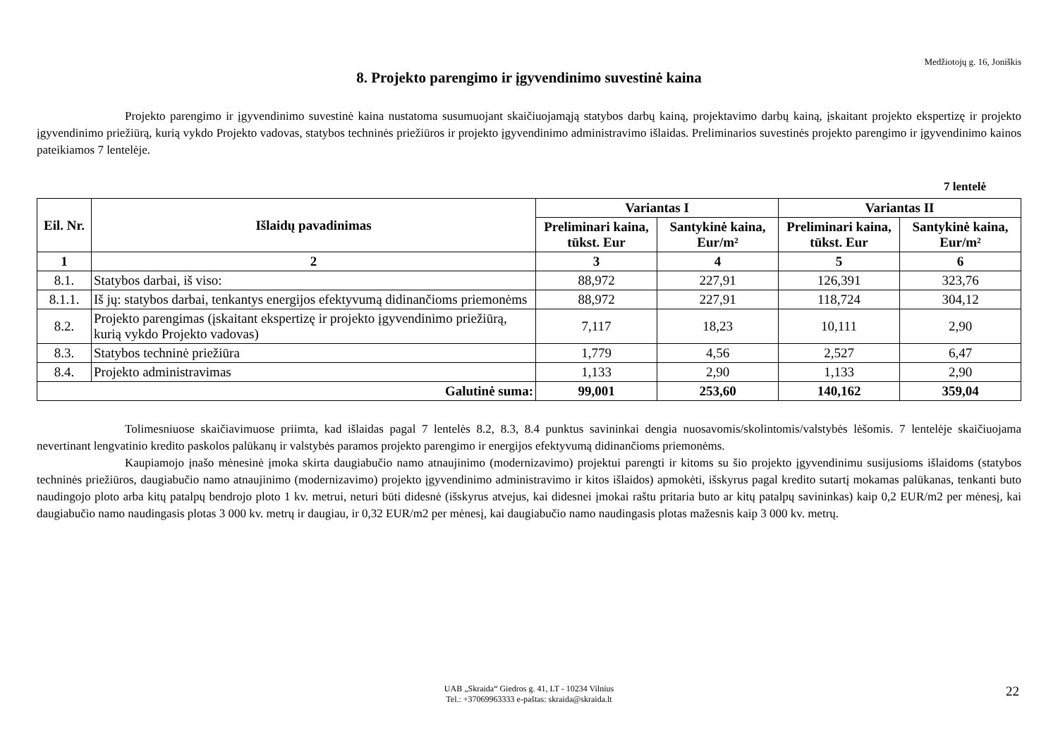Medžiotojų g. 16, Joniškis
8. Projekto parengimo ir įgyvendinimo suvestinė kaina
Projekto parengimo ir įgyvendinimo suvestinė kaina nustatoma susumuojant skaičiuojamąją statybos darbų kainą, projektavimo darbų kainą, įskaitant projekto ekspertizę ir projekto įgyvendinimo priežiūrą, kurią vykdo Projekto vadovas, statybos techninės priežiūros ir projekto įgyvendinimo administravimo išlaidas. Preliminarios suvestinės projekto parengimo ir įgyvendinimo kainos pateikiamos 7 lentelėje.
7 lentelė
| Eil. Nr. | Išlaidų pavadinimas | Variantas I | | Variantas II | |
| --- | --- | --- | --- | --- | --- |
| | | Preliminari kaina, tūkst. Eur | Santykinė kaina, Eur/m² | Preliminari kaina, tūkst. Eur | Santykinė kaina, Eur/m² |
| 1 | 2 | 3 | 4 | 5 | 6 |
| 8.1. | Statybos darbai, iš viso: | 88,972 | 227,91 | 126,391 | 323,76 |
| 8.1.1. | Iš jų: statybos darbai, tenkantys energijos efektyvumą didinančioms priemonėms | 88,972 | 227,91 | 118,724 | 304,12 |
| 8.2. | Projekto parengimas (įskaitant ekspertizę ir projekto įgyvendinimo priežiūrą, kurią vykdo Projekto vadovas) | 7,117 | 18,23 | 10,111 | 2,90 |
| 8.3. | Statybos techninė priežiūra | 1,779 | 4,56 | 2,527 | 6,47 |
| 8.4. | Projekto administravimas | 1,133 | 2,90 | 1,133 | 2,90 |
| Galutinė suma: | | 99,001 | 253,60 | 140,162 | 359,04 |
Tolimesniuose skaičiavimuose priimta, kad išlaidas pagal 7 lentelės 8.2, 8.3, 8.4 punktus savininkai dengia nuosavomis/skolintomis/valstybės lėšomis. 7 lentelėje skaičiuojama nevertinant lengvatinio kredito paskolos palūkanų ir valstybės paramos projekto parengimo ir energijos efektyvumą didinančioms priemonėms.
Kaupiamojo įnašo mėnesinė įmoka skirta daugiabučio namo atnaujinimo (modernizavimo) projektui parengti ir kitoms su šio projekto įgyvendinimu susijusioms išlaidoms (statybos techninės priežiūros, daugiabučio namo atnaujinimo (modernizavimo) projekto įgyvendinimo administravimo ir kitos išlaidos) apmokėti, išskyrus pagal kredito sutartį mokamas palūkanas, tenkanti buto naudingojo ploto arba kitų patalpų bendrojo ploto 1 kv. metrui, neturi būti didesnė (išskyrus atvejus, kai didesnei įmokai raštu pritaria buto ar kitų patalpų savininkas) kaip 0,2 EUR/m2 per mėnesį, kai daugiabučio namo naudingasis plotas 3 000 kv. metrų ir daugiau, ir 0,32 EUR/m2 per mėnesį, kai daugiabučio namo naudingasis plotas mažesnis kaip 3 000 kv. metrų.
UAB „Skraida“ Giedros g. 41, LT - 10234 Vilnius
Tel.: +37069963333 e-paštas: skraida@skraida.lt
22